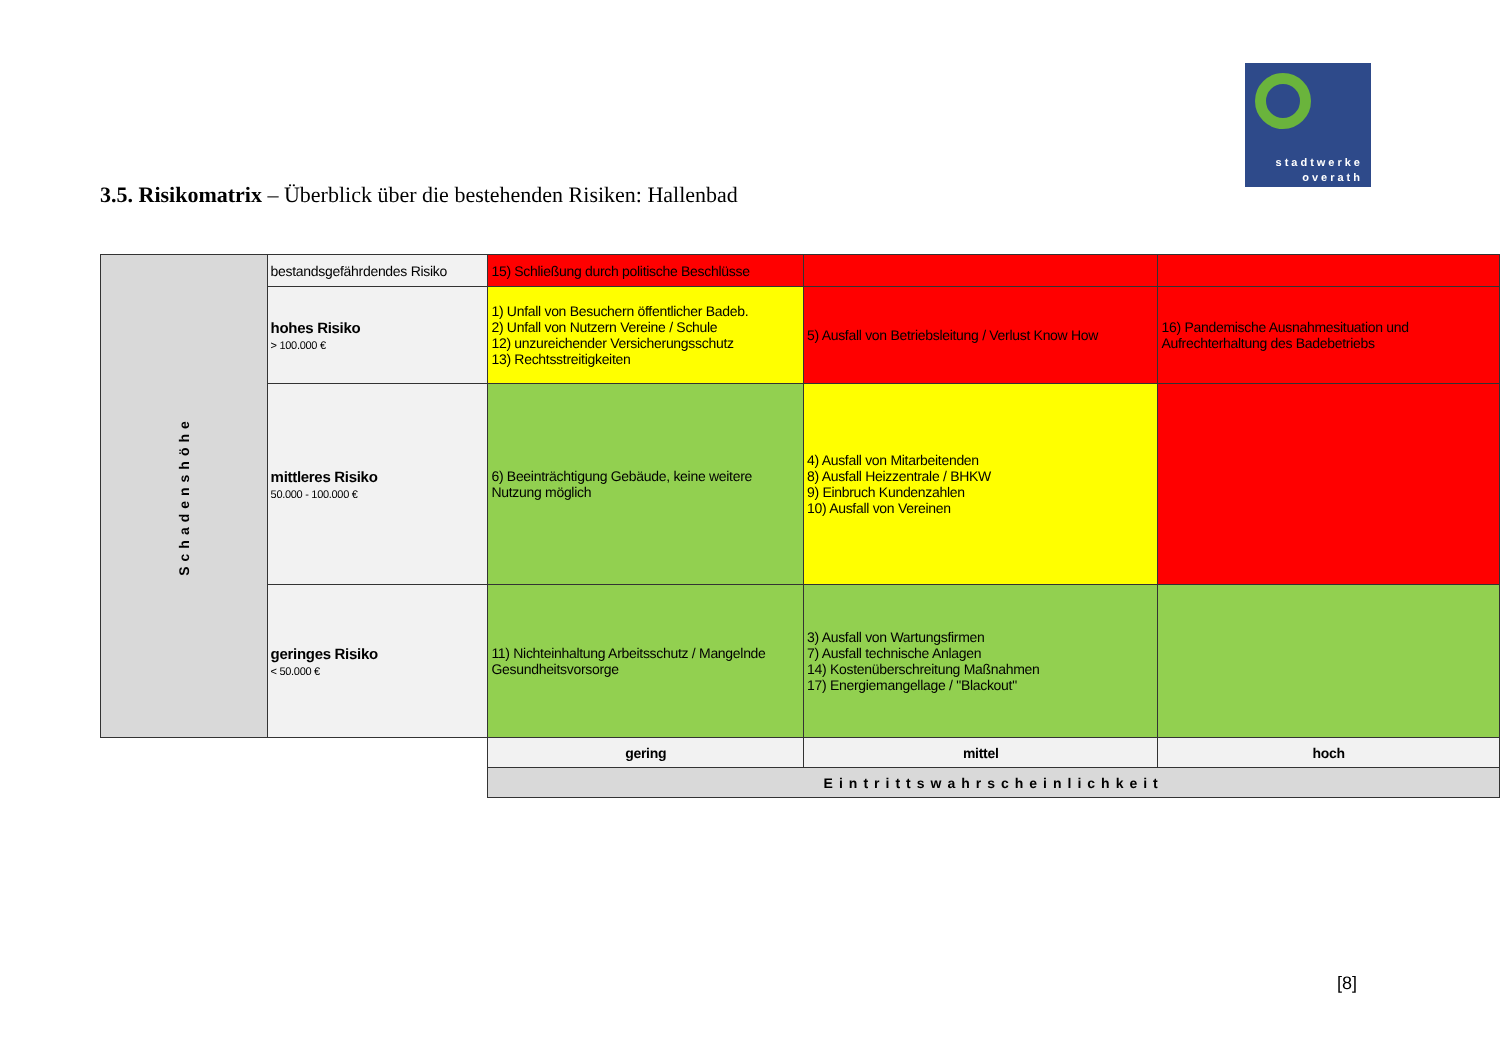stadtwerke
overath
3.5. Risikomatrix – Überblick über die bestehenden Risiken: Hallenbad
| Schadenshöhe | bestandsgefährdendes Risiko | 15) Schließung durch politische Beschlüsse | | |
| | hohes Risiko > 100.000 € | 1) Unfall von Besuchern öffentlicher Badeb. 2) Unfall von Nutzern Vereine / Schule 12) unzureichender Versicherungsschutz 13) Rechtsstreitigkeiten | 5) Ausfall von Betriebsleitung / Verlust Know How | 16) Pandemische Ausnahmesituation und Aufrechterhaltung des Badebetriebs |
| | mittleres Risiko 50.000 - 100.000 € | 6) Beeinträchtigung Gebäude, keine weitere Nutzung möglich | 4) Ausfall von Mitarbeitenden 8) Ausfall Heizzentrale / BHKW 9) Einbruch Kundenzahlen 10) Ausfall von Vereinen | |
| | geringes Risiko < 50.000 € | 11) Nichteinhaltung Arbeitsschutz / Mangelnde Gesundheitsvorsorge | 3) Ausfall von Wartungsfirmen 7) Ausfall technische Anlagen 14) Kostenüberschreitung Maßnahmen 17) Energiemangellage / "Blackout" | |
| | | gering | mittel | hoch |
| | | Eintrittswahrscheinlichkeit | | |
[8]